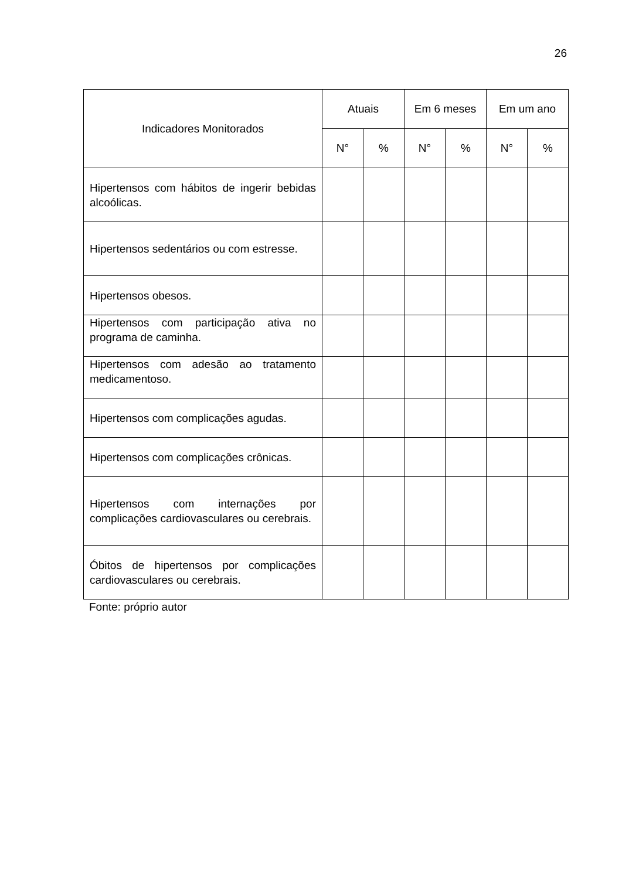26
| Indicadores Monitorados | Atuais | | Em 6 meses | | Em um ano | |
| --- | --- | --- | --- | --- | --- | --- |
| | N° | % | N° | % | N° | % |
| Hipertensos com hábitos de ingerir bebidas alcoólicas. | | | | | | |
| Hipertensos sedentários ou com estresse. | | | | | | |
| Hipertensos obesos. | | | | | | |
| Hipertensos com participação ativa no programa de caminha. | | | | | | |
| Hipertensos com adesão ao tratamento medicamentoso. | | | | | | |
| Hipertensos com complicações agudas. | | | | | | |
| Hipertensos com complicações crônicas. | | | | | | |
| Hipertensos com internações por complicações cardiovasculares ou cerebrais. | | | | | | |
| Óbitos de hipertensos por complicações cardiovasculares ou cerebrais. | | | | | | |
Fonte: próprio autor